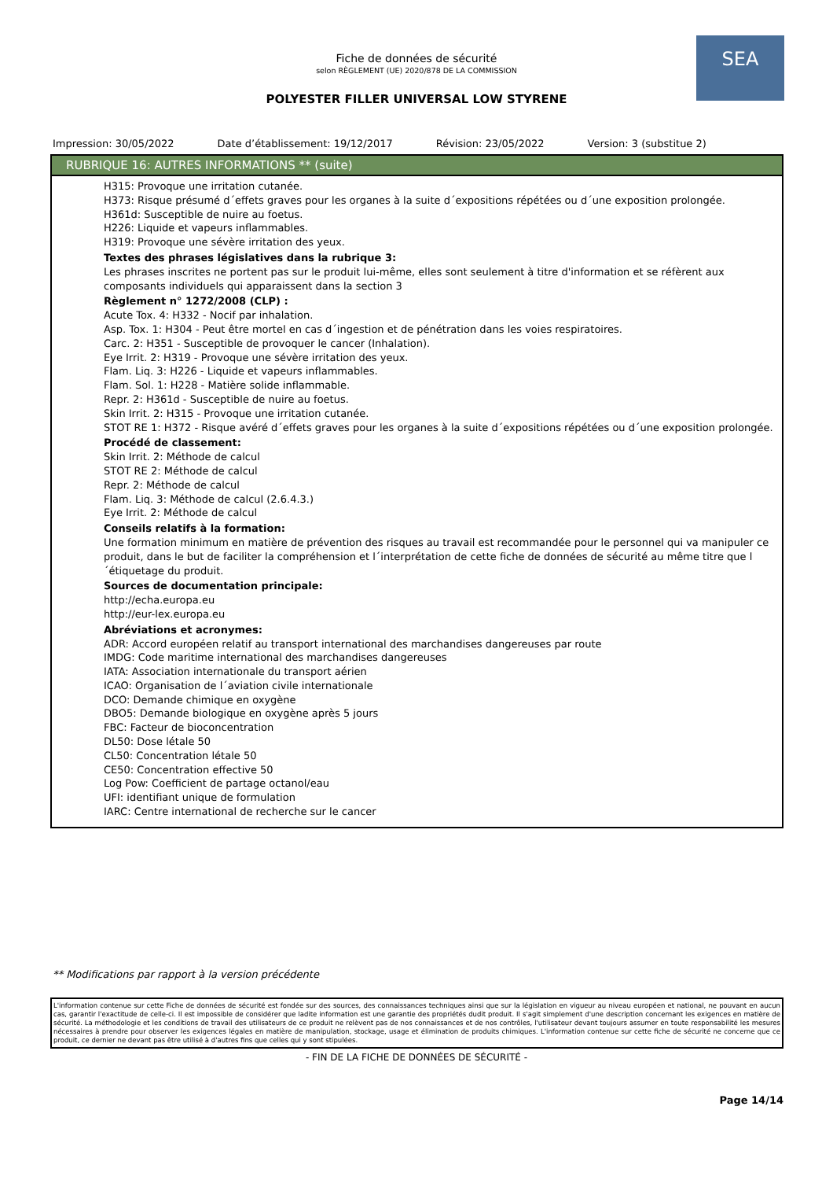SEA
Fiche de données de sécurité
selon RÈGLEMENT (UE) 2020/878 DE LA COMMISSION
POLYESTER FILLER UNIVERSAL LOW STYRENE
Impression: 30/05/2022 Date d’établissement: 19/12/2017 Révision: 23/05/2022 Version: 3 (substitue 2)
RUBRIQUE 16: AUTRES INFORMATIONS ** (suite)
H315: Provoque une irritation cutanée.
H373: Risque présumé d´effets graves pour les organes à la suite d´expositions répétées ou d´une exposition prolongée.
H361d: Susceptible de nuire au foetus.
H226: Liquide et vapeurs inflammables.
H319: Provoque une sévère irritation des yeux.
Textes des phrases législatives dans la rubrique 3:
Les phrases inscrites ne portent pas sur le produit lui-même, elles sont seulement à titre d'information et se réfèrent aux composants individuels qui apparaissent dans la section 3
Règlement n° 1272/2008 (CLP) :
Acute Tox. 4: H332 - Nocif par inhalation.
Asp. Tox. 1: H304 - Peut être mortel en cas d´ingestion et de pénétration dans les voies respiratoires.
Carc. 2: H351 - Susceptible de provoquer le cancer (Inhalation).
Eye Irrit. 2: H319 - Provoque une sévère irritation des yeux.
Flam. Liq. 3: H226 - Liquide et vapeurs inflammables.
Flam. Sol. 1: H228 - Matière solide inflammable.
Repr. 2: H361d - Susceptible de nuire au foetus.
Skin Irrit. 2: H315 - Provoque une irritation cutanée.
STOT RE 1: H372 - Risque avéré d´effets graves pour les organes à la suite d´expositions répétées ou d´une exposition prolongée.
Procédé de classement:
Skin Irrit. 2: Méthode de calcul
STOT RE 2: Méthode de calcul
Repr. 2: Méthode de calcul
Flam. Liq. 3: Méthode de calcul (2.6.4.3.)
Eye Irrit. 2: Méthode de calcul
Conseils relatifs à la formation:
Une formation minimum en matière de prévention des risques au travail est recommandée pour le personnel qui va manipuler ce produit, dans le but de faciliter la compréhension et l´interprétation de cette fiche de données de sécurité au même titre que l´étiquetage du produit.
Sources de documentation principale:
http://echa.europa.eu
http://eur-lex.europa.eu
Abréviations et acronymes:
ADR: Accord européen relatif au transport international des marchandises dangereuses par route
IMDG: Code maritime international des marchandises dangereuses
IATA: Association internationale du transport aérien
ICAO: Organisation de l´aviation civile internationale
DCO: Demande chimique en oxygène
DBO5: Demande biologique en oxygène après 5 jours
FBC: Facteur de bioconcentration
DL50: Dose létale 50
CL50: Concentration létale 50
CE50: Concentration effective 50
Log Pow: Coefficient de partage octanol/eau
UFI: identifiant unique de formulation
IARC: Centre international de recherche sur le cancer
** Modifications par rapport à la version précédente
L'information contenue sur cette Fiche de données de sécurité est fondée sur des sources, des connaissances techniques ainsi que sur la législation en vigueur au niveau européen et national, ne pouvant en aucun cas, garantir l'exactitude de celle-ci. Il est impossible de considérer que ladite information est une garantie des propriétés dudit produit. Il s'agit simplement d'une description concernant les exigences en matière de sécurité. La méthodologie et les conditions de travail des utilisateurs de ce produit ne relèvent pas de nos connaissances et de nos contrôles, l'utilisateur devant toujours assumer en toute responsabilité les mesures nécessaires à prendre pour observer les exigences légales en matière de manipulation, stockage, usage et élimination de produits chimiques. L'information contenue sur cette fiche de sécurité ne concerne que ce produit, ce dernier ne devant pas être utilisé à d'autres fins que celles qui y sont stipulées.
- FIN DE LA FICHE DE DONNÉES DE SÉCURITÉ -
Page 14/14